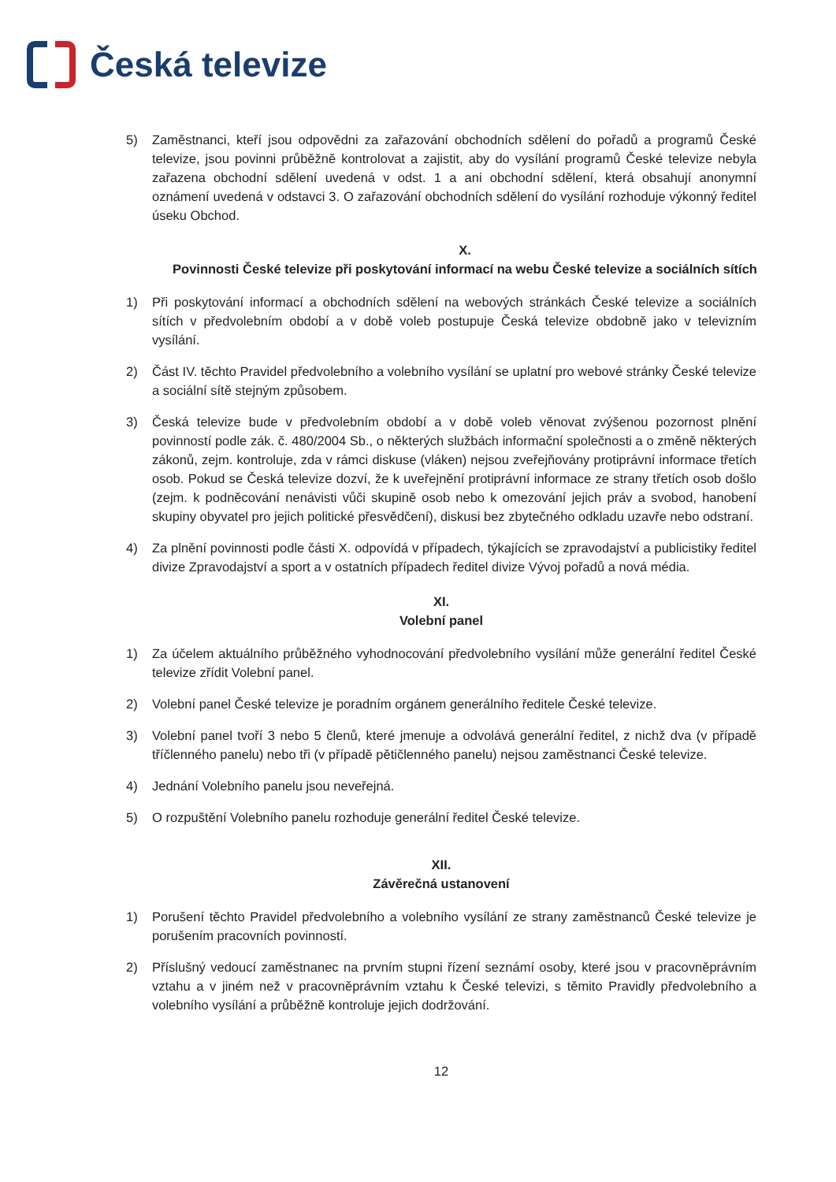Česká televize
5) Zaměstnanci, kteří jsou odpovědni za zařazování obchodních sdělení do pořadů a programů České televize, jsou povinni průběžně kontrolovat a zajistit, aby do vysílání programů České televize nebyla zařazena obchodní sdělení uvedená v odst. 1 a ani obchodní sdělení, která obsahují anonymní oznámení uvedená v odstavci 3. O zařazování obchodních sdělení do vysílání rozhoduje výkonný ředitel úseku Obchod.
X.
Povinnosti České televize při poskytování informací na webu České televize a sociálních sítích
1) Při poskytování informací a obchodních sdělení na webových stránkách České televize a sociálních sítích v předvolebním období a v době voleb postupuje Česká televize obdobně jako v televizním vysílání.
2) Část IV. těchto Pravidel předvolebního a volebního vysílání se uplatní pro webové stránky České televize a sociální sítě stejným způsobem.
3) Česká televize bude v předvolebním období a v době voleb věnovat zvýšenou pozornost plnění povinností podle zák. č. 480/2004 Sb., o některých službách informační společnosti a o změně některých zákonů, zejm. kontroluje, zda v rámci diskuse (vláken) nejsou zveřejňovány protiprávní informace třetích osob. Pokud se Česká televize dozví, že k uveřejnění protiprávní informace ze strany třetích osob došlo (zejm. k podněcování nenávisti vůči skupině osob nebo k omezování jejich práv a svobod, hanobení skupiny obyvatel pro jejich politické přesvědčení), diskusi bez zbytečného odkladu uzavře nebo odstraní.
4) Za plnění povinnosti podle části X. odpovídá v případech, týkajících se zpravodajství a publicistiky ředitel divize Zpravodajství a sport a v ostatních případech ředitel divize Vývoj pořadů a nová média.
XI.
Volební panel
1) Za účelem aktuálního průběžného vyhodnocování předvolebního vysílání může generální ředitel České televize zřídit Volební panel.
2) Volební panel České televize je poradním orgánem generálního ředitele České televize.
3) Volební panel tvoří 3 nebo 5 členů, které jmenuje a odvolává generální ředitel, z nichž dva (v případě tříčlenného panelu) nebo tři (v případě pětičlenného panelu) nejsou zaměstnanci České televize.
4) Jednání Volebního panelu jsou neveřejná.
5) O rozpuštění Volebního panelu rozhoduje generální ředitel České televize.
XII.
Závěrečná ustanovení
1) Porušení těchto Pravidel předvolebního a volebního vysílání ze strany zaměstnanců České televize je porušením pracovních povinností.
2) Příslušný vedoucí zaměstnanec na prvním stupni řízení seznámí osoby, které jsou v pracovněprávním vztahu a v jiném než v pracovněprávním vztahu k České televizi, s těmito Pravidly předvolebního a volebního vysílání a průběžně kontroluje jejich dodržování.
12